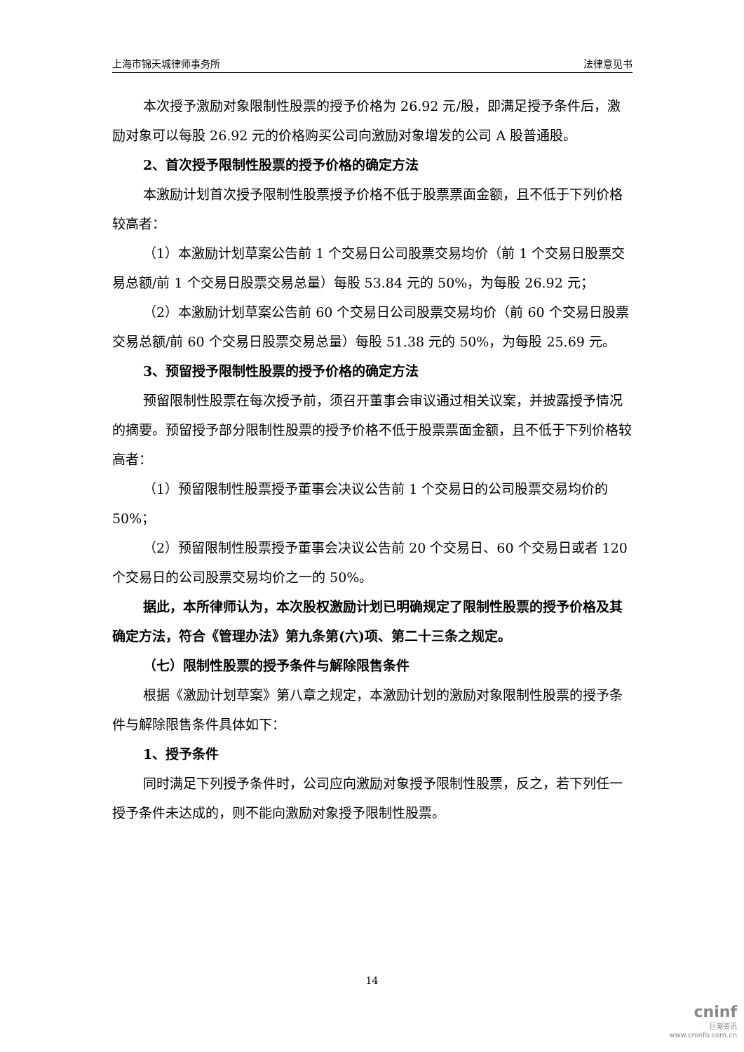上海市锦天城律师事务所 法律意见书
本次授予激励对象限制性股票的授予价格为 26.92 元/股，即满足授予条件后，激励对象可以每股 26.92 元的价格购买公司向激励对象增发的公司 A 股普通股。
2、首次授予限制性股票的授予价格的确定方法
本激励计划首次授予限制性股票授予价格不低于股票票面金额，且不低于下列价格较高者：
（1）本激励计划草案公告前 1 个交易日公司股票交易均价（前 1 个交易日股票交易总额/前 1 个交易日股票交易总量）每股 53.84 元的 50%，为每股 26.92 元；
（2）本激励计划草案公告前 60 个交易日公司股票交易均价（前 60 个交易日股票交易总额/前 60 个交易日股票交易总量）每股 51.38 元的 50%，为每股 25.69 元。
3、预留授予限制性股票的授予价格的确定方法
预留限制性股票在每次授予前，须召开董事会审议通过相关议案，并披露授予情况的摘要。预留授予部分限制性股票的授予价格不低于股票票面金额，且不低于下列价格较高者：
（1）预留限制性股票授予董事会决议公告前 1 个交易日的公司股票交易均价的 50%；
（2）预留限制性股票授予董事会决议公告前 20 个交易日、60 个交易日或者 120 个交易日的公司股票交易均价之一的 50%。
据此，本所律师认为，本次股权激励计划已明确规定了限制性股票的授予价格及其确定方法，符合《管理办法》第九条第(六)项、第二十三条之规定。
（七）限制性股票的授予条件与解除限售条件
根据《激励计划草案》第八章之规定，本激励计划的激励对象限制性股票的授予条件与解除限售条件具体如下：
1、授予条件
同时满足下列授予条件时，公司应向激励对象授予限制性股票，反之，若下列任一授予条件未达成的，则不能向激励对象授予限制性股票。
14
cninf
巨潮资讯
www.cninfo.com.cn